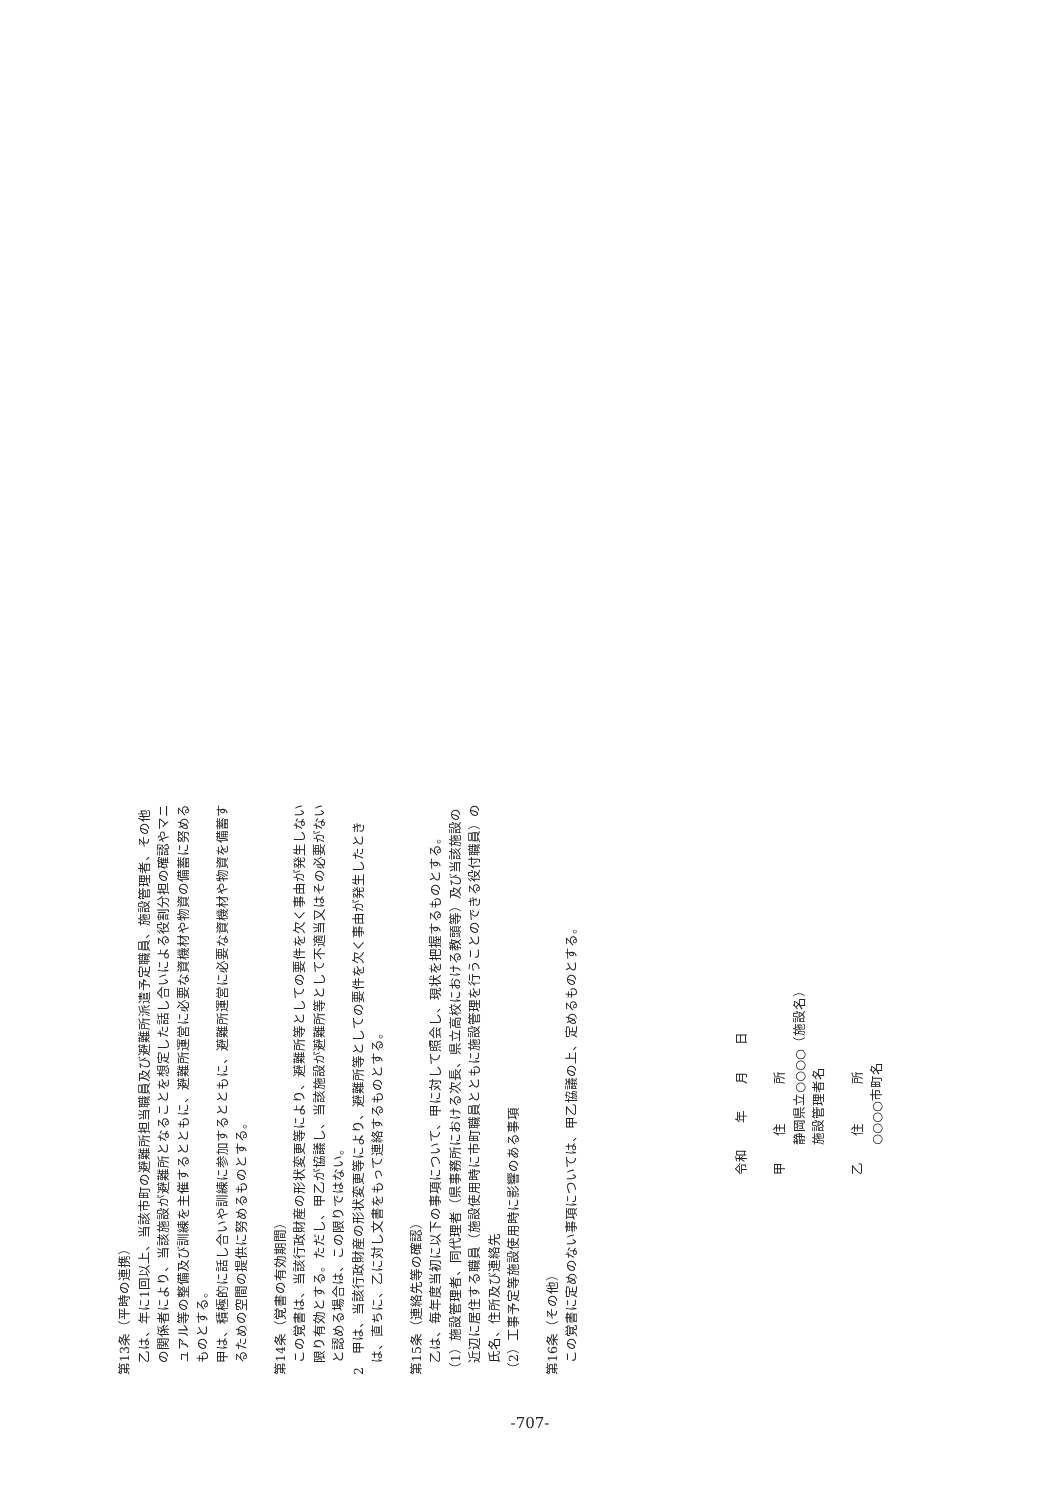第13条（平時の連携）
乙は、年に1回以上、当該市町の避難所担当職員及び避難所派遣予定職員、施設管理者、その他の関係者により、当該施設が避難所となることを想定した話し合いによる役割分担の確認やマニュアル等の整備及び訓練を主催するとともに、避難所運営に必要な資機材や物資の備蓄に努めるものとする。
甲は、積極的に話し合いや訓練に参加するとともに、避難所運営に必要な資機材や物資を備蓄するための空間の提供に努めるものとする。
第14条（覚書の有効期間）
この覚書は、当該行政財産の形状変更等により、避難所等としての要件を欠く事由が発生しない限り有効とする。ただし、甲乙が協議し、当該施設が避難所等として不適当又はその必要がないと認める場合は、この限りではない。
2　甲は、当該行政財産の形状変更等により、避難所等としての要件を欠く事由が発生したときは、直ちに、乙に対し文書をもって連絡するものとする。
第15条（連絡先等の確認）
乙は、毎年度当初に以下の事項について、甲に対して照会し、現状を把握するものとする。
（1）施設管理者、同代理者（県事務所における次長、県立高校における教頭等）及び当該施設の近辺に居住する職員（施設使用時に市町職員とともに施設管理を行うことのできる役付職員）の氏名、住所及び連絡先
（2）工事予定等施設使用時に影響のある事項
第16条（その他）
この覚書に定めのない事項については、甲乙協議の上、定めるものとする。
令和　　年　　月　　日
甲　　住　　　所
静岡県立○○○○（施設名）
施設管理者名
乙　　住　　　所
○○○○市町名
-707-